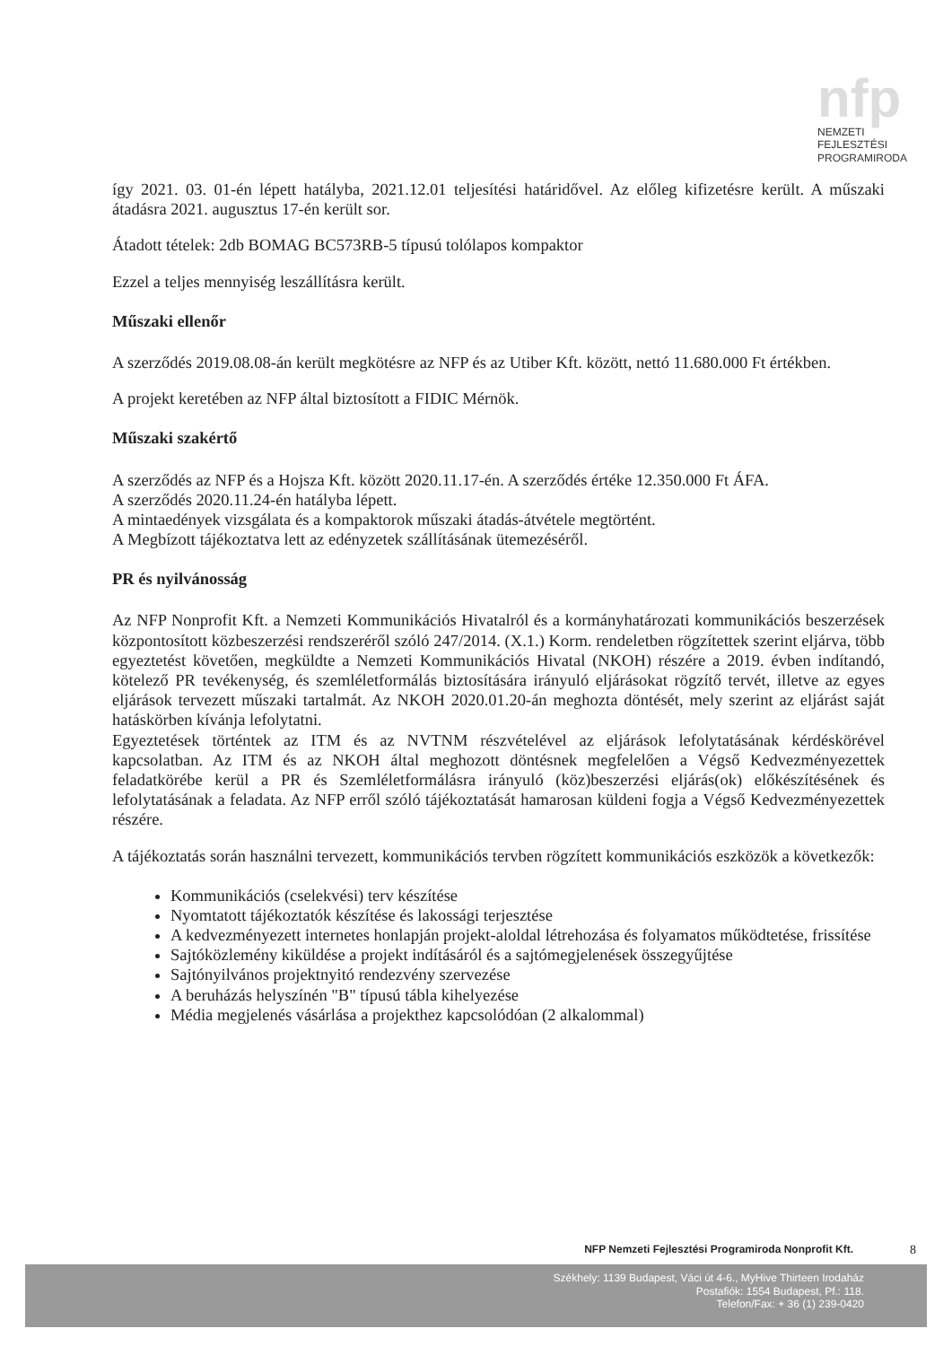nfp
NEMZETI
FEJLESZTÉSI
PROGRAMIRODA
így 2021. 03. 01-én lépett hatályba, 2021.12.01 teljesítési határidővel. Az előleg kifizetésre került. A műszaki átadásra 2021. augusztus 17-én került sor.
Átadott tételek: 2db BOMAG BC573RB-5 típusú tolólapos kompaktor
Ezzel a teljes mennyiség leszállításra került.
Műszaki ellenőr
A szerződés 2019.08.08-án került megkötésre az NFP és az Utiber Kft. között, nettó 11.680.000 Ft értékben.
A projekt keretében az NFP által biztosított a FIDIC Mérnök.
Műszaki szakértő
A szerződés az NFP és a Hojsza Kft. között 2020.11.17-én. A szerződés értéke 12.350.000 Ft ÁFA.
A szerződés 2020.11.24-én hatályba lépett.
A mintaedények vizsgálata és a kompaktorok műszaki átadás-átvétele megtörtént.
A Megbízott tájékoztatva lett az edényzetek szállításának ütemezéséről.
PR és nyilvánosság
Az NFP Nonprofit Kft. a Nemzeti Kommunikációs Hivatalról és a kormányhatározati kommunikációs beszerzések központosított közbeszerzési rendszeréről szóló 247/2014. (X.1.) Korm. rendeletben rögzítettek szerint eljárva, több egyeztetést követően, megküldte a Nemzeti Kommunikációs Hivatal (NKOH) részére a 2019. évben indítandó, kötelező PR tevékenység, és szemléletformálás biztosítására irányuló eljárásokat rögzítő tervét, illetve az egyes eljárások tervezett műszaki tartalmát. Az NKOH 2020.01.20-án meghozta döntését, mely szerint az eljárást saját hatáskörben kívánja lefolytatni.
Egyeztetések történtek az ITM és az NVTNM részvételével az eljárások lefolytatásának kérdéskörével kapcsolatban. Az ITM és az NKOH által meghozott döntésnek megfelelően a Végső Kedvezményezettek feladatkörébe kerül a PR és Szemléletformálásra irányuló (köz)beszerzési eljárás(ok) előkészítésének és lefolytatásának a feladata. Az NFP erről szóló tájékoztatását hamarosan küldeni fogja a Végső Kedvezményezettek részére.
A tájékoztatás során használni tervezett, kommunikációs tervben rögzített kommunikációs eszközök a következők:
Kommunikációs (cselekvési) terv készítése
Nyomtatott tájékoztatók készítése és lakossági terjesztése
A kedvezményezett internetes honlapján projekt-aloldal létrehozása és folyamatos működtetése, frissítése
Sajtóközlemény kiküldése a projekt indításáról és a sajtómegjelenések összegyűjtése
Sajtónyilvános projektnyitó rendezvény szervezése
A beruházás helyszínén "B" típusú tábla kihelyezése
Média megjelenés vásárlása a projekthez kapcsolódóan (2 alkalommal)
NFP Nemzeti Fejlesztési Programiroda Nonprofit Kft.
8
Székhely: 1139 Budapest, Váci út 4-6., MyHive Thirteen Irodaház
Postafiók: 1554 Budapest, Pf.: 118.
Telefon/Fax: + 36 (1) 239-0420